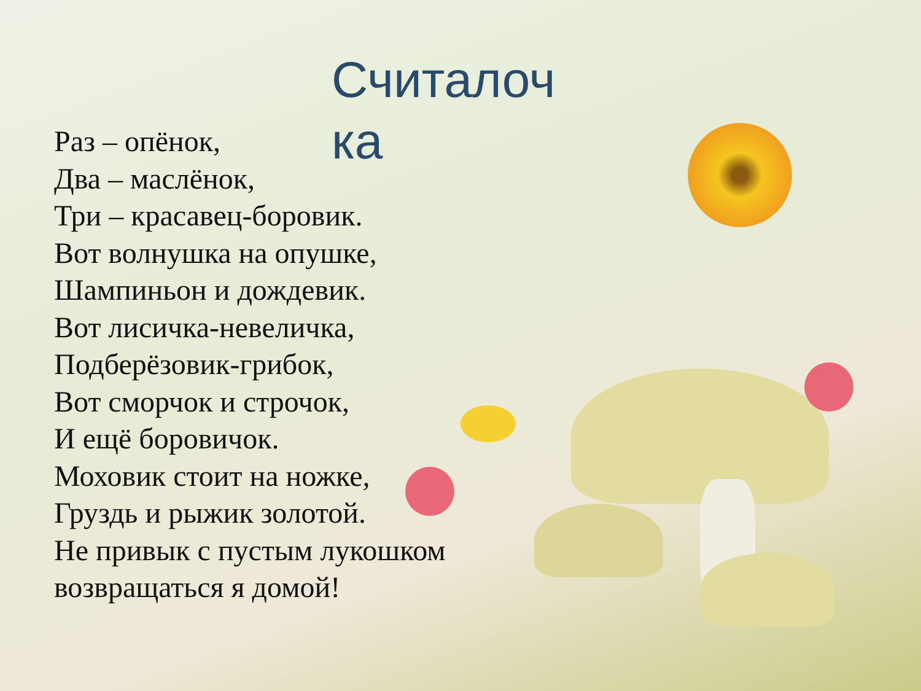Считалоч ка
Раз – опёнок,
Два – маслёнок,
Три – красавец-боровик.
Вот волнушка на опушке,
Шампиньон и дождевик.
Вот лисичка-невеличка,
Подберёзовик-грибок,
Вот сморчок и строчок,
И ещё боровичок.
Моховик стоит на ножке,
Груздь и рыжик золотой.
Не привык с пустым лукошком
возвращаться я домой!